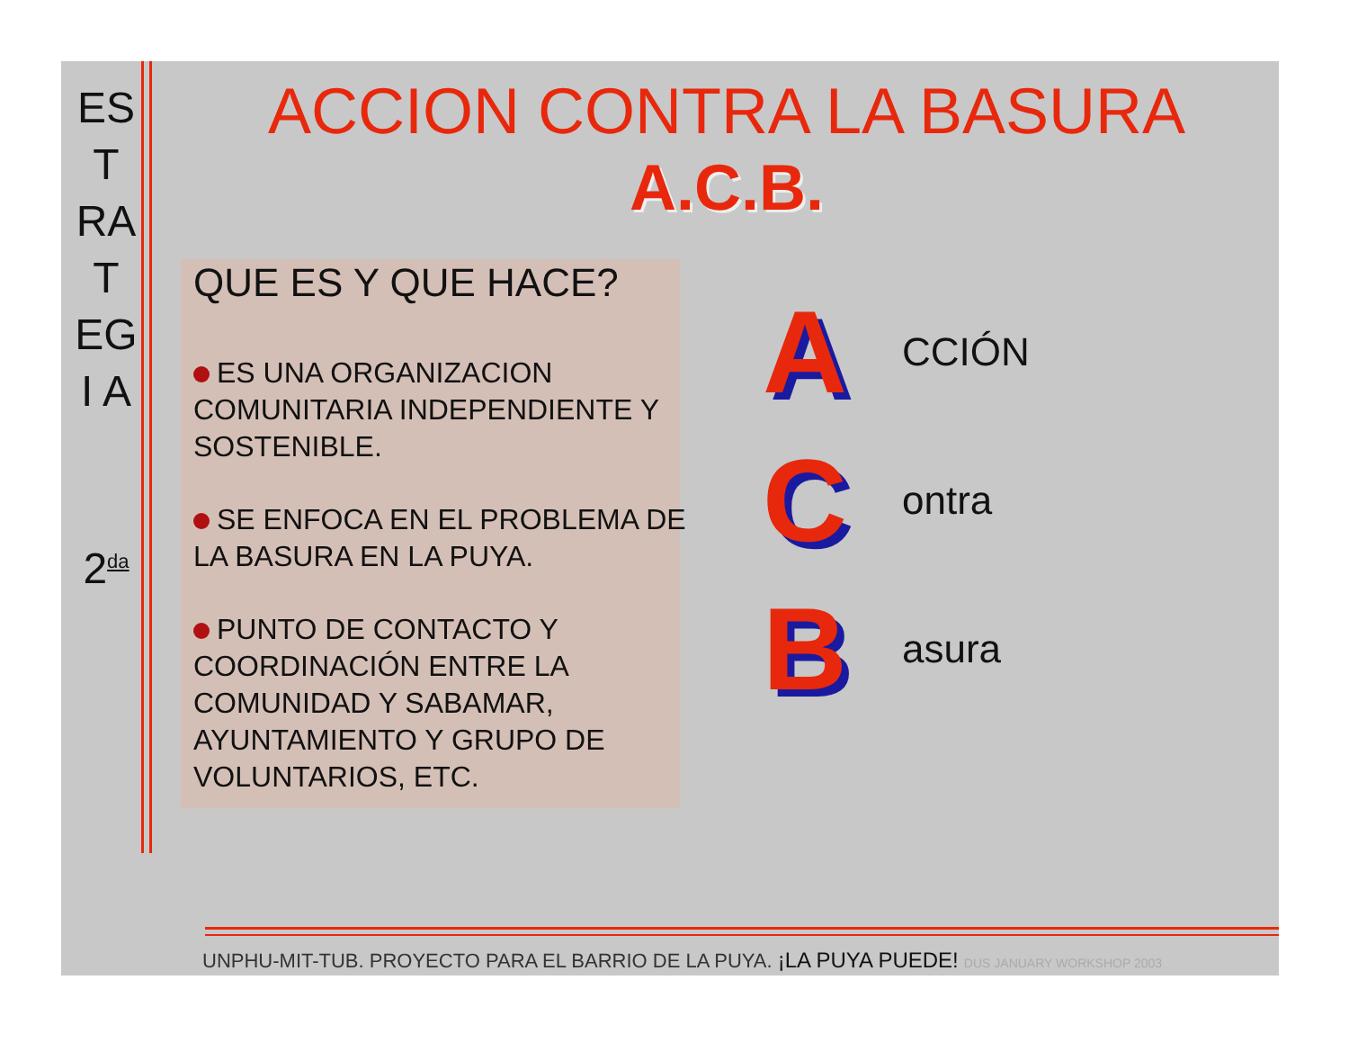ES
T
RA
T
EG
I A
2<sup>da</sup>
ACCION CONTRA LA BASURA
A.C.B.
QUE ES Y QUE HACE?
ES UNA ORGANIZACION COMUNITARIA INDEPENDIENTE Y SOSTENIBLE.
SE ENFOCA EN EL PROBLEMA DE LA BASURA EN LA PUYA.
PUNTO DE CONTACTO Y COORDINACIÓN ENTRE LA COMUNIDAD Y SABAMAR, AYUNTAMIENTO Y GRUPO DE VOLUNTARIOS, ETC.
A CCIÓN
Contra
Basura
UNPHU-MIT-TUB. PROYECTO PARA EL BARRIO DE LA PUYA. ¡LA PUYA PUEDE! DUS JANUARY WORKSHOP 2003